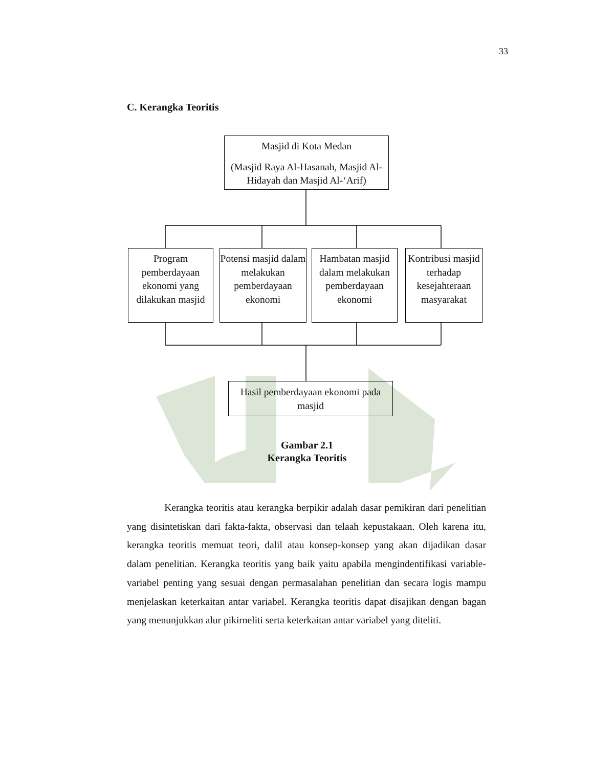33
C. Kerangka Teoritis
Masjid di Kota Medan
(Masjid Raya Al-Hasanah, Masjid Al-Hidayah dan Masjid Al-‘Arif)
Program pemberdayaan ekonomi yang dilakukan masjid
Potensi masjid dalam melakukan pemberdayaan ekonomi
Hambatan masjid dalam melakukan pemberdayaan ekonomi
Kontribusi masjid terhadap kesejahteraan masyarakat
Hasil pemberdayaan ekonomi pada masjid
Gambar 2.1
Kerangka Teoritis
Kerangka teoritis atau kerangka berpikir adalah dasar pemikiran dari penelitian yang disintetiskan dari fakta-fakta, observasi dan telaah kepustakaan. Oleh karena itu, kerangka teoritis memuat teori, dalil atau konsep-konsep yang akan dijadikan dasar dalam penelitian. Kerangka teoritis yang baik yaitu apabila mengindentifikasi variable-variabel penting yang sesuai dengan permasalahan penelitian dan secara logis mampu menjelaskan keterkaitan antar variabel. Kerangka teoritis dapat disajikan dengan bagan yang menunjukkan alur pikirneliti serta keterkaitan antar variabel yang diteliti.